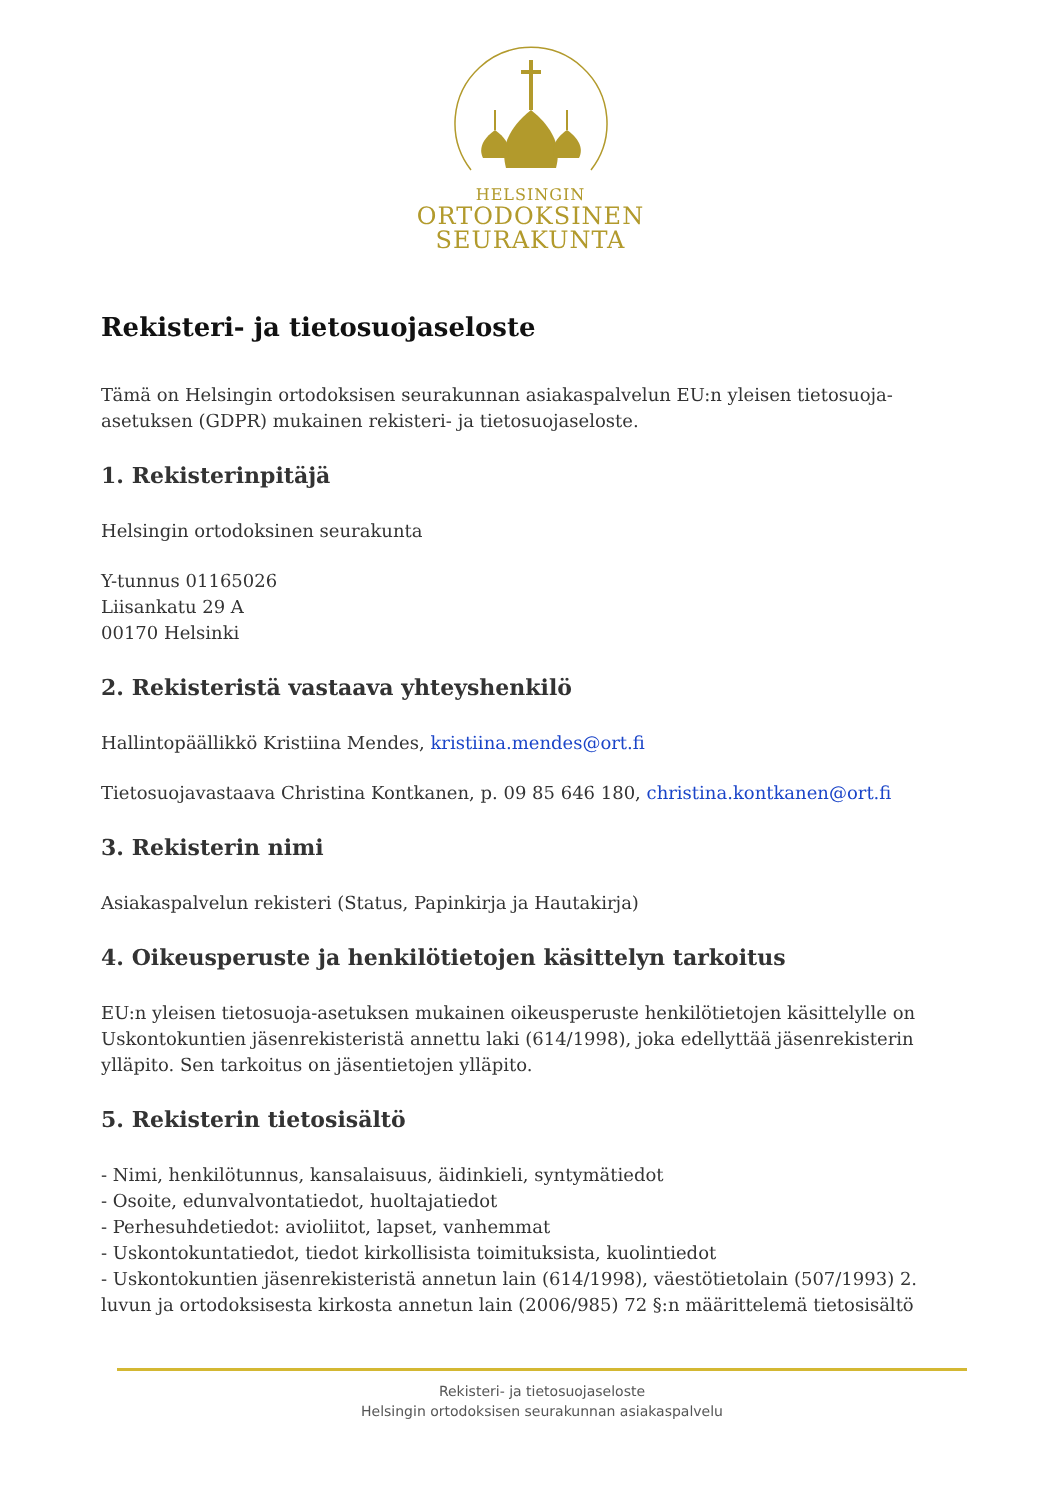HELSINGIN
ORTODOKSINEN
SEURAKUNTA
Rekisteri- ja tietosuojaseloste
Tämä on Helsingin ortodoksisen seurakunnan asiakaspalvelun EU:n yleisen tietosuoja-asetuksen (GDPR) mukainen rekisteri- ja tietosuojaseloste.
1. Rekisterinpitäjä
Helsingin ortodoksinen seurakunta
Y-tunnus 01165026
Liisankatu 29 A
00170 Helsinki
2. Rekisteristä vastaava yhteyshenkilö
Hallintopäällikkö Kristiina Mendes, kristiina.mendes@ort.fi
Tietosuojavastaava Christina Kontkanen, p. 09 85 646 180, christina.kontkanen@ort.fi
3. Rekisterin nimi
Asiakaspalvelun rekisteri (Status, Papinkirja ja Hautakirja)
4. Oikeusperuste ja henkilötietojen käsittelyn tarkoitus
EU:n yleisen tietosuoja-asetuksen mukainen oikeusperuste henkilötietojen käsittelylle on Uskontokuntien jäsenrekisteristä annettu laki (614/1998), joka edellyttää jäsenrekisterin ylläpito. Sen tarkoitus on jäsentietojen ylläpito.
5. Rekisterin tietosisältö
- Nimi, henkilötunnus, kansalaisuus, äidinkieli, syntymätiedot
- Osoite, edunvalvontatiedot, huoltajatiedot
- Perhesuhdetiedot: avioliitot, lapset, vanhemmat
- Uskontokuntatiedot, tiedot kirkollisista toimituksista, kuolintiedot
- Uskontokuntien jäsenrekisteristä annetun lain (614/1998), väestötietolain (507/1993) 2. luvun ja ortodoksisesta kirkosta annetun lain (2006/985) 72 §:n määrittelemä tietosisältö
Rekisteri- ja tietosuojaseloste
Helsingin ortodoksisen seurakunnan asiakaspalvelu